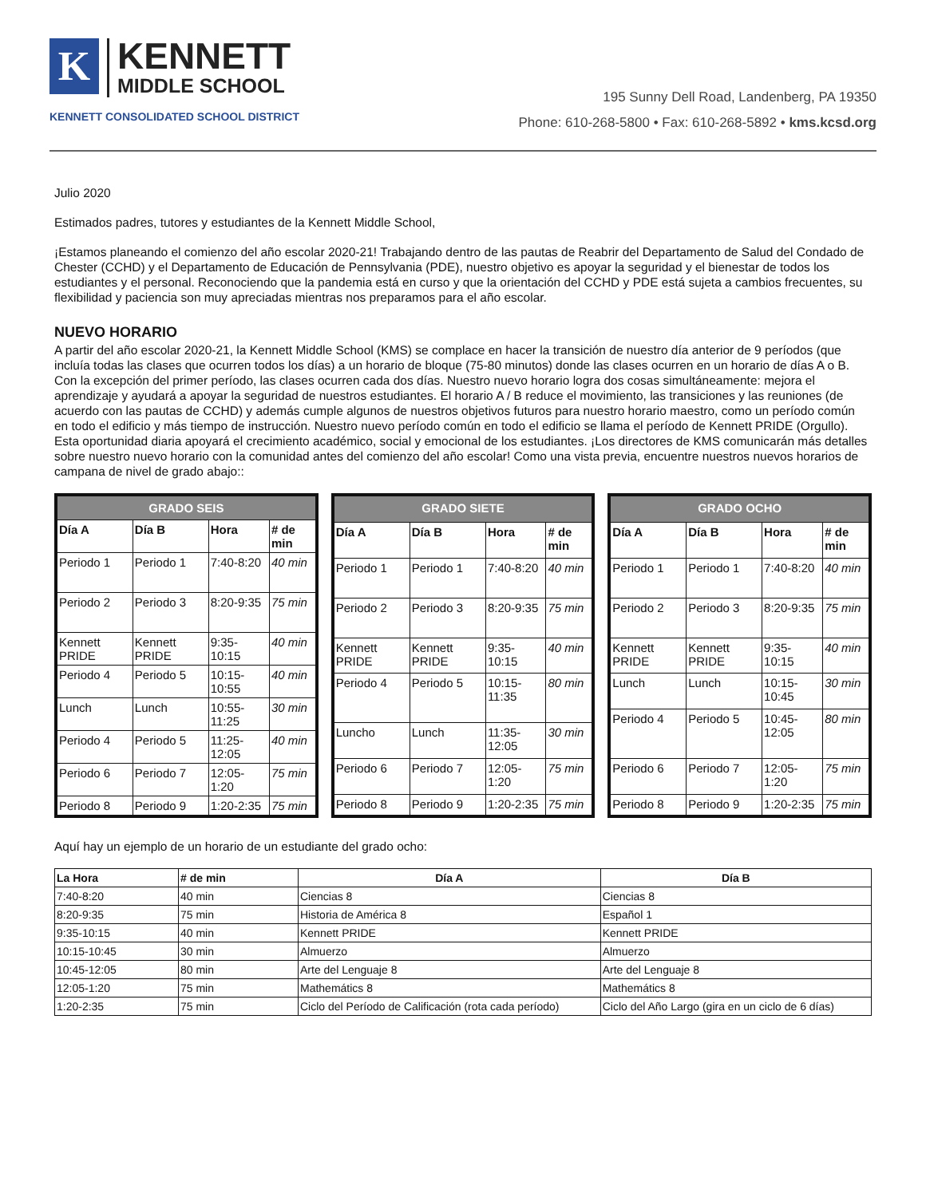K
KENNETT
MIDDLE SCHOOL
KENNETT CONSOLIDATED SCHOOL DISTRICT
195 Sunny Dell Road, Landenberg, PA 19350
Phone: 610-268-5800 • Fax: 610-268-5892 • kms.kcsd.org
Julio 2020
Estimados padres, tutores y estudiantes de la Kennett Middle School,
¡Estamos planeando el comienzo del año escolar 2020-21! Trabajando dentro de las pautas de Reabrir del Departamento de Salud del Condado de Chester (CCHD) y el Departamento de Educación de Pennsylvania (PDE), nuestro objetivo es apoyar la seguridad y el bienestar de todos los estudiantes y el personal. Reconociendo que la pandemia está en curso y que la orientación del CCHD y PDE está sujeta a cambios frecuentes, su flexibilidad y paciencia son muy apreciadas mientras nos preparamos para el año escolar.
NUEVO HORARIO
A partir del año escolar 2020-21, la Kennett Middle School (KMS) se complace en hacer la transición de nuestro día anterior de 9 períodos (que incluía todas las clases que ocurren todos los días) a un horario de bloque (75-80 minutos) donde las clases ocurren en un horario de días A o B. Con la excepción del primer período, las clases ocurren cada dos días. Nuestro nuevo horario logra dos cosas simultáneamente: mejora el aprendizaje y ayudará a apoyar la seguridad de nuestros estudiantes. El horario A / B reduce el movimiento, las transiciones y las reuniones (de acuerdo con las pautas de CCHD) y además cumple algunos de nuestros objetivos futuros para nuestro horario maestro, como un período común en todo el edificio y más tiempo de instrucción. Nuestro nuevo período común en todo el edificio se llama el período de Kennett PRIDE (Orgullo). Esta oportunidad diaria apoyará el crecimiento académico, social y emocional de los estudiantes. ¡Los directores de KMS comunicarán más detalles sobre nuestro nuevo horario con la comunidad antes del comienzo del año escolar! Como una vista previa, encuentre nuestros nuevos horarios de campana de nivel de grado abajo::
| GRADO SEIS | | | |
| --- | --- | --- | --- |
| Día A | Día B | Hora | # de min |
| Periodo 1 | Periodo 1 | 7:40-8:20 | 40 min |
| Periodo 2 | Periodo 3 | 8:20-9:35 | 75 min |
| Kennett PRIDE | Kennett PRIDE | 9:35-10:15 | 40 min |
| Periodo 4 | Periodo 5 | 10:15-10:55 | 40 min |
| Lunch | Lunch | 10:55-11:25 | 30 min |
| Periodo 4 | Periodo 5 | 11:25-12:05 | 40 min |
| Periodo 6 | Periodo 7 | 12:05-1:20 | 75 min |
| Periodo 8 | Periodo 9 | 1:20-2:35 | 75 min |
| GRADO SIETE | | | |
| --- | --- | --- | --- |
| Día A | Día B | Hora | # de min |
| Periodo 1 | Periodo 1 | 7:40-8:20 | 40 min |
| Periodo 2 | Periodo 3 | 8:20-9:35 | 75 min |
| Kennett PRIDE | Kennett PRIDE | 9:35-10:15 | 40 min |
| Periodo 4 | Periodo 5 | 10:15-11:35 | 80 min |
| Luncho | Lunch | 11:35-12:05 | 30 min |
| Periodo 6 | Periodo 7 | 12:05-1:20 | 75 min |
| Periodo 8 | Periodo 9 | 1:20-2:35 | 75 min |
| GRADO OCHO | | | |
| --- | --- | --- | --- |
| Día A | Día B | Hora | # de min |
| Periodo 1 | Periodo 1 | 7:40-8:20 | 40 min |
| Periodo 2 | Periodo 3 | 8:20-9:35 | 75 min |
| Kennett PRIDE | Kennett PRIDE | 9:35-10:15 | 40 min |
| Lunch | Lunch | 10:15-10:45 | 30 min |
| Periodo 4 | Periodo 5 | 10:45-12:05 | 80 min |
| Periodo 6 | Periodo 7 | 12:05-1:20 | 75 min |
| Periodo 8 | Periodo 9 | 1:20-2:35 | 75 min |
Aquí hay un ejemplo de un horario de un estudiante del grado ocho:
| La Hora | # de min | Día A | Día B |
| --- | --- | --- | --- |
| 7:40-8:20 | 40 min | Ciencias 8 | Ciencias 8 |
| 8:20-9:35 | 75 min | Historia de América 8 | Español 1 |
| 9:35-10:15 | 40 min | Kennett PRIDE | Kennett PRIDE |
| 10:15-10:45 | 30 min | Almuerzo | Almuerzo |
| 10:45-12:05 | 80 min | Arte del Lenguaje 8 | Arte del Lenguaje 8 |
| 12:05-1:20 | 75 min | Mathemátics 8 | Mathemátics 8 |
| 1:20-2:35 | 75 min | Ciclo del Período de Calificación (rota cada período) | Ciclo del Año Largo (gira en un ciclo de 6 días) |